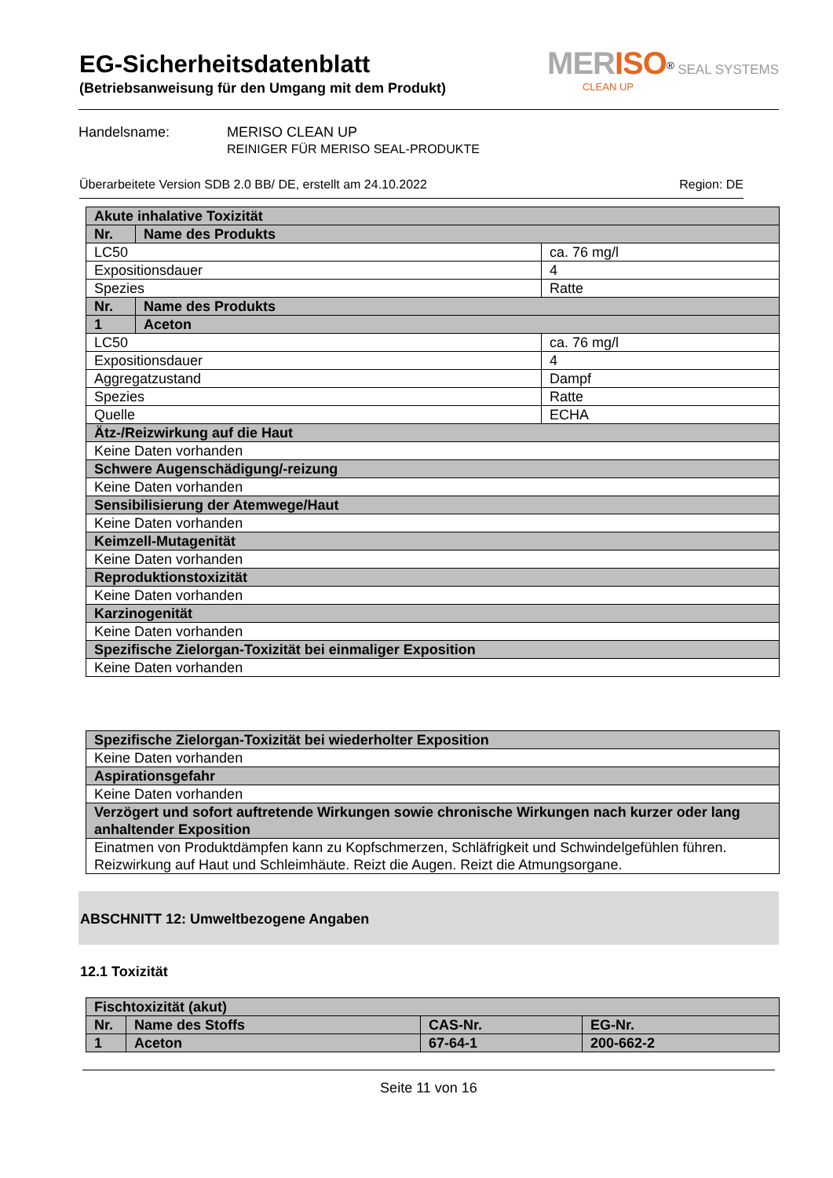MERISO<sup>®</sup> SEAL SYSTEMS
CLEAN UP
EG-Sicherheitsdatenblatt
(Betriebsanweisung für den Umgang mit dem Produkt)
Handelsname: MERISO CLEAN UP
REINIGER FÜR MERISO SEAL-PRODUKTE
Überarbeitete Version SDB 2.0 BB/ DE, erstellt am 24.10.2022 Region: DE
| Akute inhalative Toxizität | | |
| Nr. | Name des Produkts | |
| LC50 | | ca. 76 mg/l |
| Expositionsdauer | | 4 |
| Spezies | | Ratte |
| Nr. | Name des Produkts | |
| 1 | Aceton | |
| LC50 | | ca. 76 mg/l |
| Expositionsdauer | | 4 |
| Aggregatzustand | | Dampf |
| Spezies | | Ratte |
| Quelle | | ECHA |
| Ätz-/Reizwirkung auf die Haut | | |
| Keine Daten vorhanden | | |
| Schwere Augenschädigung/-reizung | | |
| Keine Daten vorhanden | | |
| Sensibilisierung der Atemwege/Haut | | |
| Keine Daten vorhanden | | |
| Keimzell-Mutagenität | | |
| Keine Daten vorhanden | | |
| Reproduktionstoxizität | | |
| Keine Daten vorhanden | | |
| Karzinogenität | | |
| Keine Daten vorhanden | | |
| Spezifische Zielorgan-Toxizität bei einmaliger Exposition | | |
| Keine Daten vorhanden | | |
| Spezifische Zielorgan-Toxizität bei wiederholter Exposition |
| Keine Daten vorhanden |
| Aspirationsgefahr |
| Keine Daten vorhanden |
| Verzögert und sofort auftretende Wirkungen sowie chronische Wirkungen nach kurzer oder lang anhaltender Exposition |
| Einatmen von Produktdämpfen kann zu Kopfschmerzen, Schläfrigkeit und Schwindelgefühlen führen. Reizwirkung auf Haut und Schleimhäute. Reizt die Augen. Reizt die Atmungsorgane. |
ABSCHNITT 12: Umweltbezogene Angaben
12.1 Toxizität
| Fischtoxizität (akut) | | | |
| Nr. | Name des Stoffs | CAS-Nr. | EG-Nr. |
| 1 | Aceton | 67-64-1 | 200-662-2 |
Seite 11 von 16